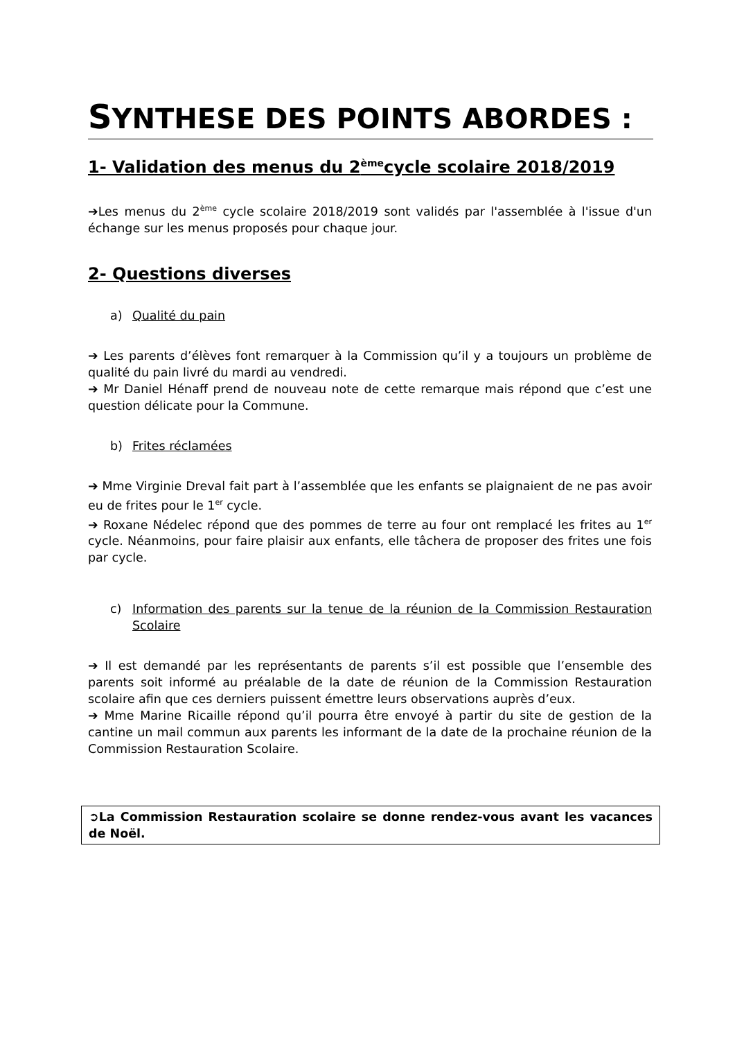SYNTHESE DES POINTS ABORDES :
1- Validation des menus du 2<sup>ème</sup>cycle scolaire 2018/2019
➔Les menus du 2<sup>ème</sup> cycle scolaire 2018/2019 sont validés par l'assemblée à l'issue d'un échange sur les menus proposés pour chaque jour.
2- Questions diverses
a) Qualité du pain
➔ Les parents d’élèves font remarquer à la Commission qu’il y a toujours un problème de qualité du pain livré du mardi au vendredi.
➔ Mr Daniel Hénaff prend de nouveau note de cette remarque mais répond que c’est une question délicate pour la Commune.
b) Frites réclamées
➔ Mme Virginie Dreval fait part à l’assemblée que les enfants se plaignaient de ne pas avoir eu de frites pour le 1<sup>er</sup> cycle.
➔ Roxane Nédelec répond que des pommes de terre au four ont remplacé les frites au 1<sup>er</sup> cycle. Néanmoins, pour faire plaisir aux enfants, elle tâchera de proposer des frites une fois par cycle.
c) Information des parents sur la tenue de la réunion de la Commission Restauration Scolaire
➔ Il est demandé par les représentants de parents s’il est possible que l’ensemble des parents soit informé au préalable de la date de réunion de la Commission Restauration scolaire afin que ces derniers puissent émettre leurs observations auprès d’eux.
➔ Mme Marine Ricaille répond qu’il pourra être envoyé à partir du site de gestion de la cantine un mail commun aux parents les informant de la date de la prochaine réunion de la Commission Restauration Scolaire.
➲La Commission Restauration scolaire se donne rendez-vous avant les vacances de Noël.